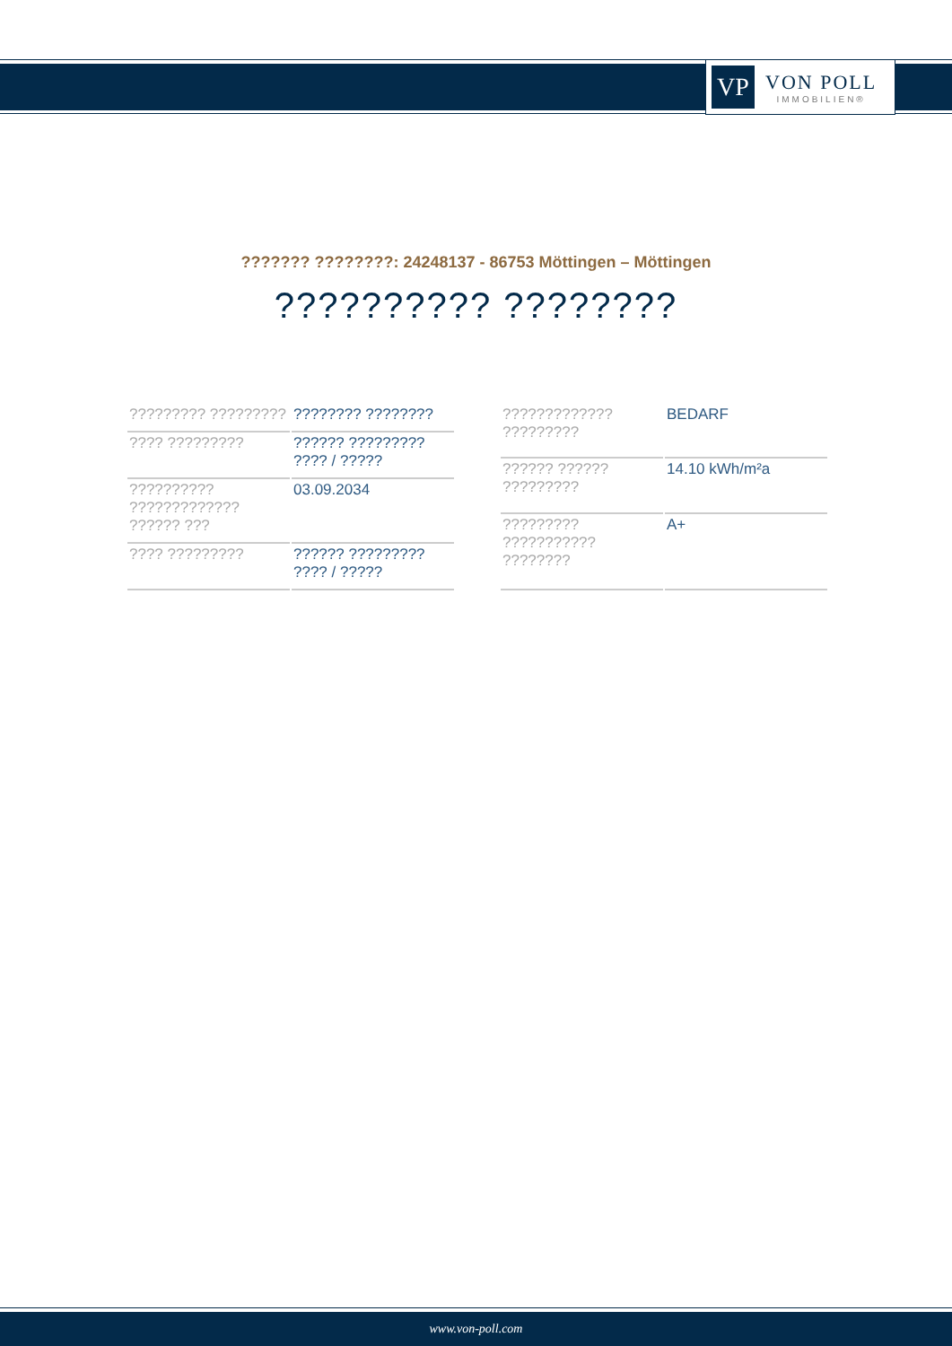VP
VON POLL
IMMOBILIEN®
??????? ????????: 24248137 - 86753 Möttingen – Möttingen
?????????? ????????
| ????????? ????????? | ???????? ???????? |
| ???? ????????? | ?????? ????????? ???? / ????? |
| ?????????? ????????????? ?????? ??? | 03.09.2034 |
| ???? ????????? | ?????? ????????? ???? / ????? |
| ????????????? ????????? | BEDARF |
| ?????? ?????? ????????? | 14.10 kWh/m²a |
| ????????? ??????????? ???????? | A+ |
www.von-poll.com